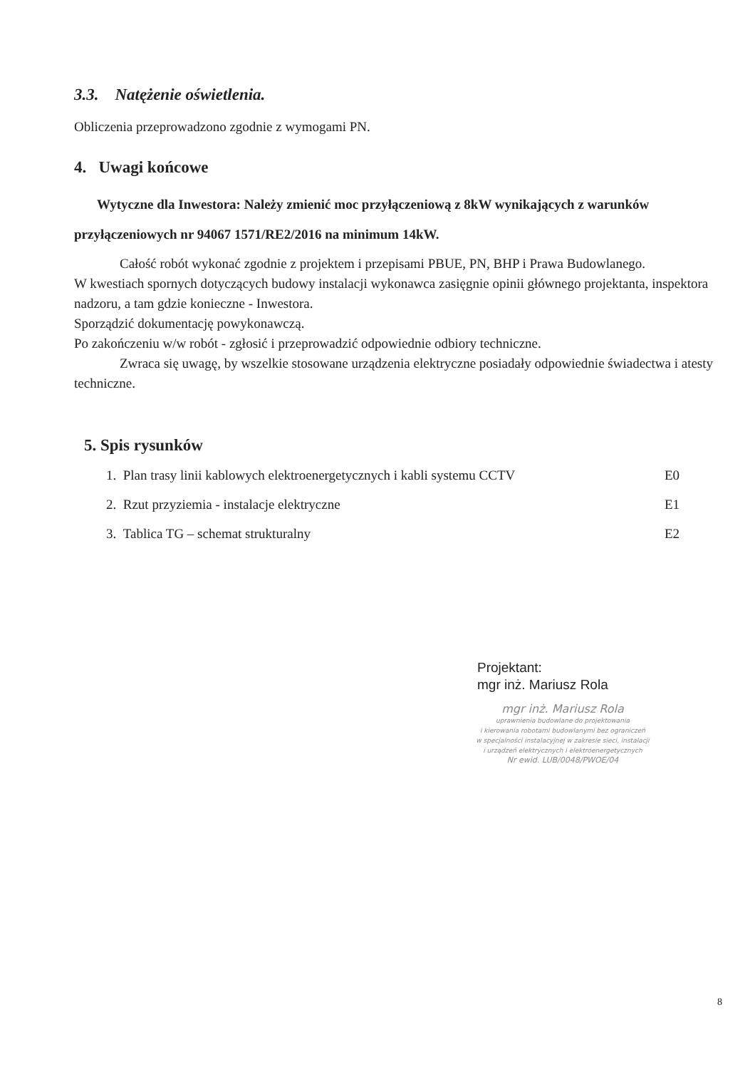3.3. Natężenie oświetlenia.
Obliczenia przeprowadzono zgodnie z wymogami PN.
4. Uwagi końcowe
Wytyczne dla Inwestora: Należy zmienić moc przyłączeniową z 8kW wynikających z warunków przyłączeniowych nr 94067 1571/RE2/2016 na minimum 14kW.
Całość robót wykonać zgodnie z projektem i przepisami PBUE, PN, BHP i Prawa Budowlanego.
W kwestiach spornych dotyczących budowy instalacji wykonawca zasięgnie opinii głównego projektanta, inspektora nadzoru, a tam gdzie konieczne - Inwestora.
Sporządzić dokumentację powykonawczą.
Po zakończeniu w/w robót - zgłosić i przeprowadzić odpowiednie odbiory techniczne.
Zwraca się uwagę, by wszelkie stosowane urządzenia elektryczne posiadały odpowiednie świadectwa i atesty techniczne.
5. Spis rysunków
1. Plan trasy linii kablowych elektroenergetycznych i kabli systemu CCTV E0
2. Rzut przyziemia - instalacje elektryczne E1
3. Tablica TG – schemat strukturalny E2
Projektant:
mgr inż. Mariusz Rola
mgr inż. Mariusz Rola
uprawnienia budowlane do projektowania
i kierowania robotami budowlanymi bez ograniczeń
w specjalności instalacyjnej w zakresie sieci, instalacji
i urządzeń elektrycznych i elektroenergetycznych
Nr ewid. LUB/0048/PWOE/04
8